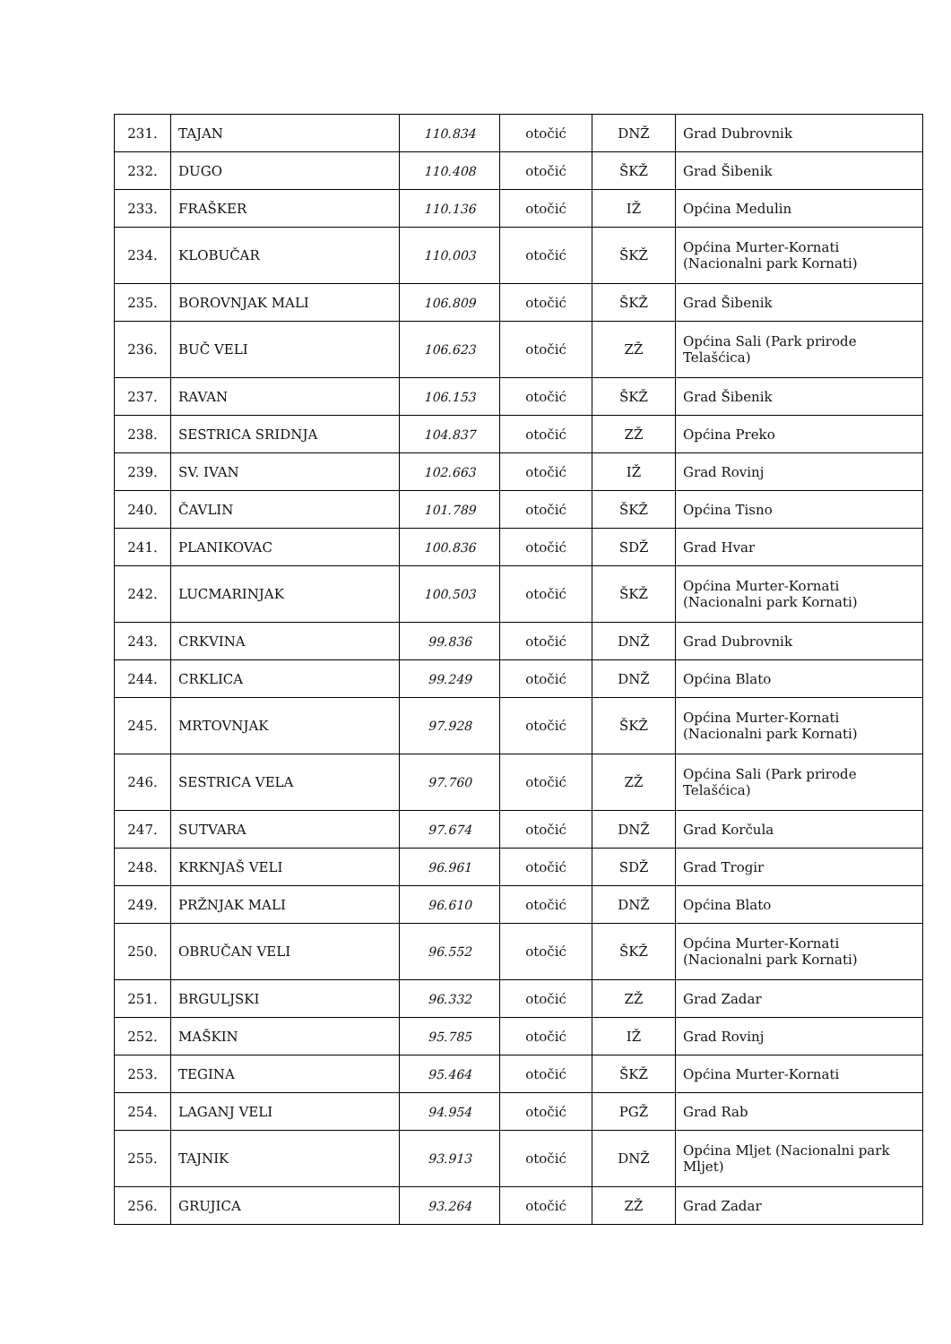| 231. | TAJAN | 110.834 | otočić | DNŽ | Grad Dubrovnik |
| 232. | DUGO | 110.408 | otočić | ŠKŽ | Grad Šibenik |
| 233. | FRAŠKER | 110.136 | otočić | IŽ | Općina Medulin |
| 234. | KLOBUČAR | 110.003 | otočić | ŠKŽ | Općina Murter-Kornati (Nacionalni park Kornati) |
| 235. | BOROVNJAK MALI | 106.809 | otočić | ŠKŽ | Grad Šibenik |
| 236. | BUČ VELI | 106.623 | otočić | ZŽ | Općina Sali (Park prirode Telašćica) |
| 237. | RAVAN | 106.153 | otočić | ŠKŽ | Grad Šibenik |
| 238. | SESTRICA SRIDNJA | 104.837 | otočić | ZŽ | Općina Preko |
| 239. | SV. IVAN | 102.663 | otočić | IŽ | Grad Rovinj |
| 240. | ČAVLIN | 101.789 | otočić | ŠKŽ | Općina Tisno |
| 241. | PLANIKOVAC | 100.836 | otočić | SDŽ | Grad Hvar |
| 242. | LUCMARINJAK | 100.503 | otočić | ŠKŽ | Općina Murter-Kornati (Nacionalni park Kornati) |
| 243. | CRKVINA | 99.836 | otočić | DNŽ | Grad Dubrovnik |
| 244. | CRKLICA | 99.249 | otočić | DNŽ | Općina Blato |
| 245. | MRTOVNJAK | 97.928 | otočić | ŠKŽ | Općina Murter-Kornati (Nacionalni park Kornati) |
| 246. | SESTRICA VELA | 97.760 | otočić | ZŽ | Općina Sali (Park prirode Telašćica) |
| 247. | SUTVARA | 97.674 | otočić | DNŽ | Grad Korčula |
| 248. | KRKNJAŠ VELI | 96.961 | otočić | SDŽ | Grad Trogir |
| 249. | PRŽNJAK MALI | 96.610 | otočić | DNŽ | Općina Blato |
| 250. | OBRUČAN VELI | 96.552 | otočić | ŠKŽ | Općina Murter-Kornati (Nacionalni park Kornati) |
| 251. | BRGULJSKI | 96.332 | otočić | ZŽ | Grad Zadar |
| 252. | MAŠKIN | 95.785 | otočić | IŽ | Grad Rovinj |
| 253. | TEGINA | 95.464 | otočić | ŠKŽ | Općina Murter-Kornati |
| 254. | LAGANJ VELI | 94.954 | otočić | PGŽ | Grad Rab |
| 255. | TAJNIK | 93.913 | otočić | DNŽ | Općina Mljet (Nacionalni park Mljet) |
| 256. | GRUJICA | 93.264 | otočić | ZŽ | Grad Zadar |